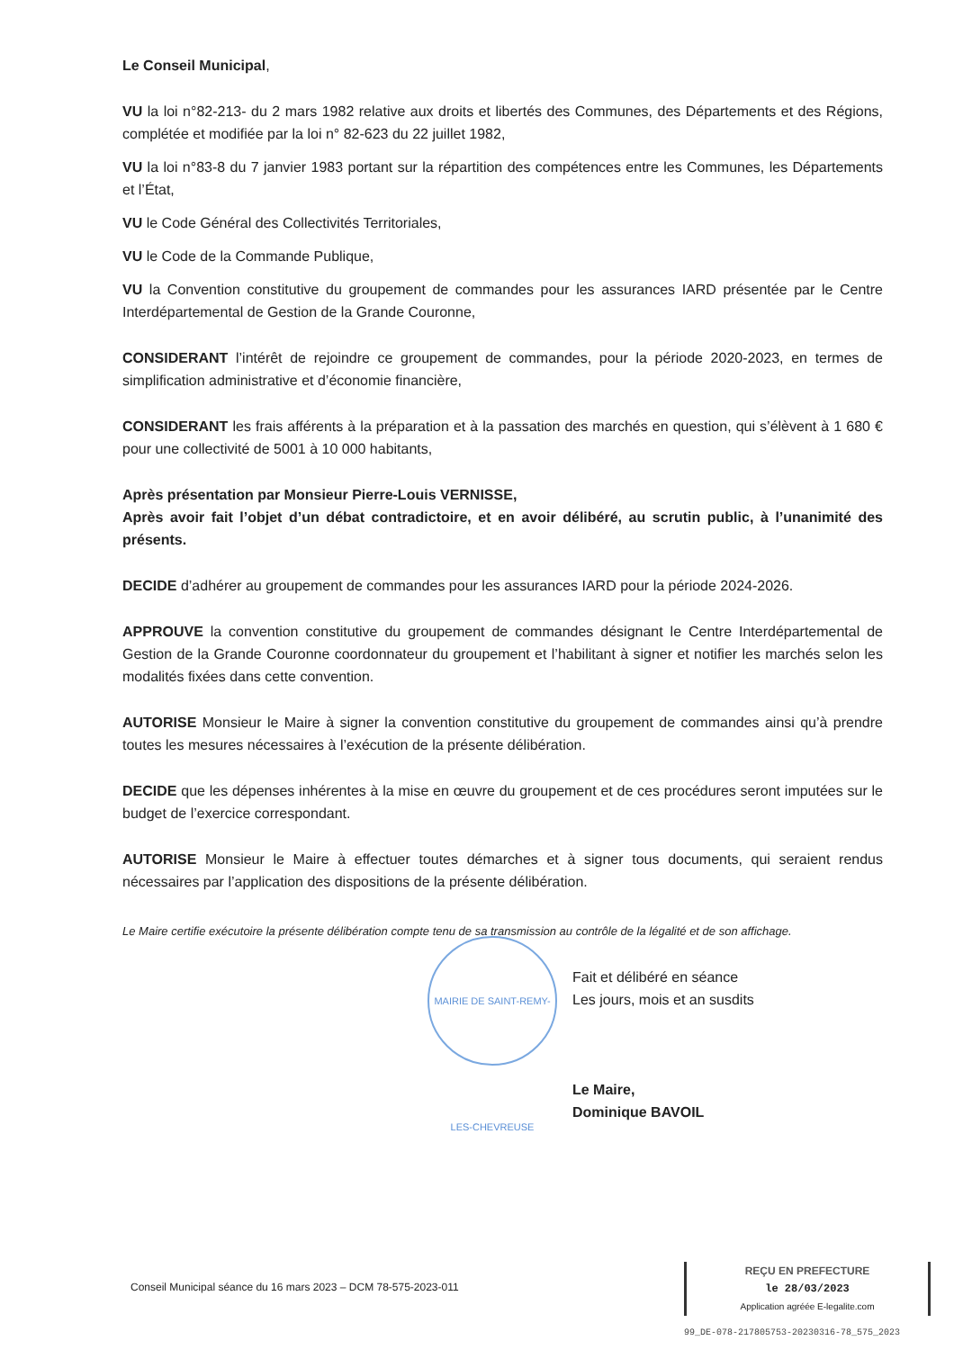Le Conseil Municipal,
VU la loi n°82-213- du 2 mars 1982 relative aux droits et libertés des Communes, des Départements et des Régions, complétée et modifiée par la loi n° 82-623 du 22 juillet 1982,
VU la loi n°83-8 du 7 janvier 1983 portant sur la répartition des compétences entre les Communes, les Départements et l’État,
VU le Code Général des Collectivités Territoriales,
VU le Code de la Commande Publique,
VU la Convention constitutive du groupement de commandes pour les assurances IARD présentée par le Centre Interdépartemental de Gestion de la Grande Couronne,
CONSIDERANT l’intérêt de rejoindre ce groupement de commandes, pour la période 2020-2023, en termes de simplification administrative et d’économie financière,
CONSIDERANT les frais afférents à la préparation et à la passation des marchés en question, qui s’élèvent à 1 680 € pour une collectivité de 5001 à 10 000 habitants,
Après présentation par Monsieur Pierre-Louis VERNISSE,
Après avoir fait l’objet d’un débat contradictoire, et en avoir délibéré, au scrutin public, à l’unanimité des présents.
DECIDE d’adhérer au groupement de commandes pour les assurances IARD pour la période 2024-2026.
APPROUVE la convention constitutive du groupement de commandes désignant le Centre Interdépartemental de Gestion de la Grande Couronne coordonnateur du groupement et l’habilitant à signer et notifier les marchés selon les modalités fixées dans cette convention.
AUTORISE Monsieur le Maire à signer la convention constitutive du groupement de commandes ainsi qu’à prendre toutes les mesures nécessaires à l’exécution de la présente délibération.
DECIDE que les dépenses inhérentes à la mise en œuvre du groupement et de ces procédures seront imputées sur le budget de l’exercice correspondant.
AUTORISE Monsieur le Maire à effectuer toutes démarches et à signer tous documents, qui seraient rendus nécessaires par l’application des dispositions de la présente délibération.
Le Maire certifie exécutoire la présente délibération compte tenu de sa transmission au contrôle de la légalité et de son affichage.
Fait et délibéré en séance
Les jours, mois et an susdits
Le Maire,
Dominique BAVOIL
MAIRIE DE SAINT-REMY-LES-CHEVREUSE
Conseil Municipal séance du 16 mars 2023 – DCM 78-575-2023-011
REÇU EN PREFECTURE
le 28/03/2023
Application agréée E-legalite.com
99_DE-078-217805753-20230316-78_575_2023